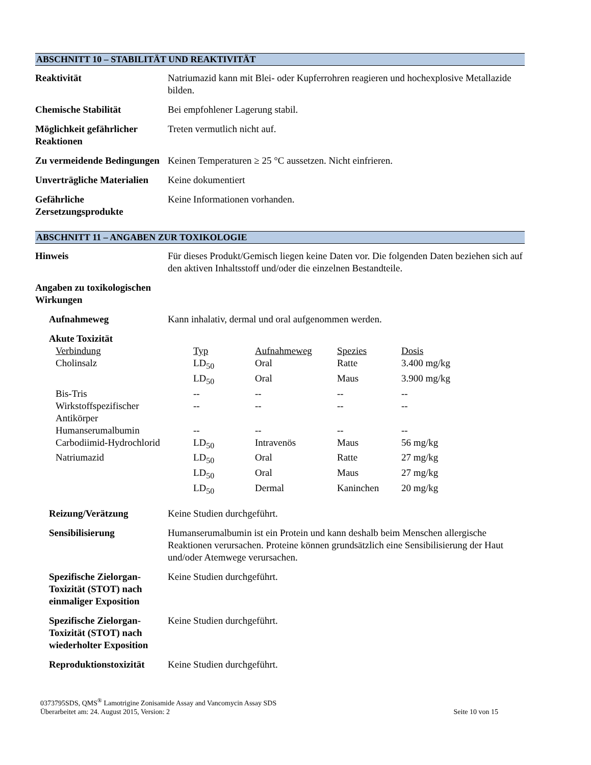ABSCHNITT 10 – STABILITÄT UND REAKTIVITÄT
Reaktivität Natriumazid kann mit Blei- oder Kupferrohren reagieren und hochexplosive Metallazide bilden.
Chemische Stabilität Bei empfohlener Lagerung stabil.
Möglichkeit gefährlicher Reaktionen
Treten vermutlich nicht auf.
Zu vermeidende Bedingungen
Keinen Temperaturen ≥ 25 °C aussetzen. Nicht einfrieren.
Unverträgliche Materialien
Keine dokumentiert
Gefährliche Zersetzungsprodukte
Keine Informationen vorhanden.
ABSCHNITT 11 – ANGABEN ZUR TOXIKOLOGIE
Hinweis Für dieses Produkt/Gemisch liegen keine Daten vor. Die folgenden Daten beziehen sich auf den aktiven Inhaltsstoff und/oder die einzelnen Bestandteile.
Angaben zu toxikologischen Wirkungen
Aufnahmeweg Kann inhalativ, dermal und oral aufgenommen werden.
Akute Toxizität
| Verbindung | Typ | Aufnahmeweg | Spezies | Dosis |
| --- | --- | --- | --- | --- |
| Cholinsalz | LD<sub>50</sub> | Oral | Ratte | 3.400 mg/kg |
| | LD<sub>50</sub> | Oral | Maus | 3.900 mg/kg |
| Bis-Tris | -- | -- | -- | -- |
| Wirkstoffspezifischer Antikörper | -- | -- | -- | -- |
| Humanserumalbumin | -- | -- | -- | -- |
| Carbodiimid-Hydrochlorid | LD<sub>50</sub> | Intravenös | Maus | 56 mg/kg |
| Natriumazid | LD<sub>50</sub> | Oral | Ratte | 27 mg/kg |
| | LD<sub>50</sub> | Oral | Maus | 27 mg/kg |
| | LD<sub>50</sub> | Dermal | Kaninchen | 20 mg/kg |
Reizung/Verätzung Keine Studien durchgeführt.
Sensibilisierung Humanserumalbumin ist ein Protein und kann deshalb beim Menschen allergische Reaktionen verursachen. Proteine können grundsätzlich eine Sensibilisierung der Haut und/oder Atemwege verursachen.
Spezifische Zielorgan-Toxizität (STOT) nach einmaliger Exposition
Keine Studien durchgeführt.
Spezifische Zielorgan-Toxizität (STOT) nach wiederholter Exposition
Keine Studien durchgeführt.
Reproduktionstoxizität
Keine Studien durchgeführt.
0373795SDS, QMS<sup>®</sup> Lamotrigine Zonisamide Assay and Vancomycin Assay SDS
Überarbeitet am: 24. August 2015, Version: 2
Seite 10 von 15